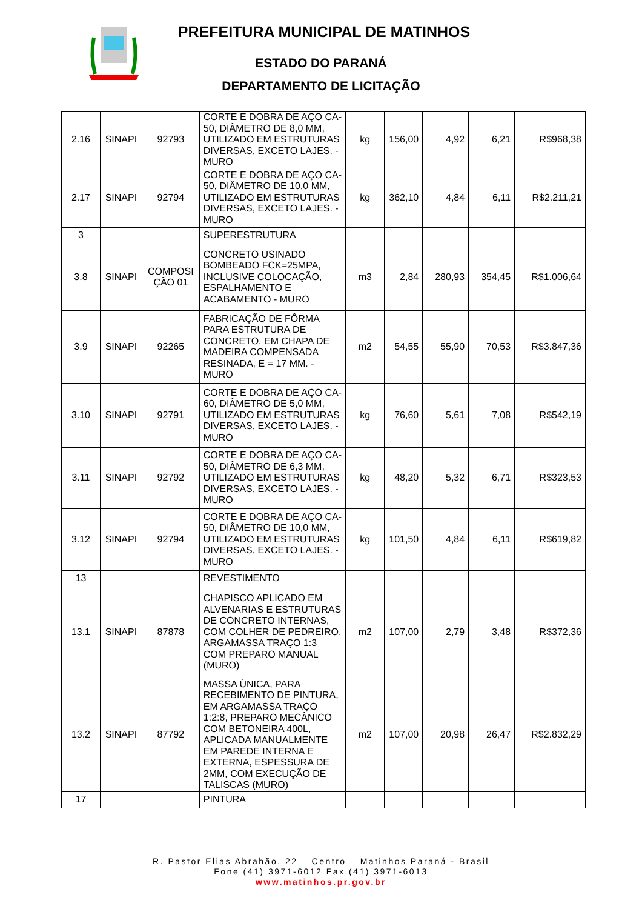PREFEITURA MUNICIPAL DE MATINHOS
ESTADO DO PARANÁ
DEPARTAMENTO DE LICITAÇÃO
| 2.16 | SINAPI | 92793 | CORTE E DOBRA DE AÇO CA-50, DIÂMETRO DE 8,0 MM, UTILIZADO EM ESTRUTURAS DIVERSAS, EXCETO LAJES. - MURO | kg | 156,00 | 4,92 | 6,21 | R$968,38 |
| 2.17 | SINAPI | 92794 | CORTE E DOBRA DE AÇO CA-50, DIÂMETRO DE 10,0 MM, UTILIZADO EM ESTRUTURAS DIVERSAS, EXCETO LAJES. - MURO | kg | 362,10 | 4,84 | 6,11 | R$2.211,21 |
| 3 | | | SUPERESTRUTURA | | | | | |
| 3.8 | SINAPI | COMPOSI ÇÃO 01 | CONCRETO USINADO BOMBEADO FCK=25MPA, INCLUSIVE COLOCAÇÃO, ESPALHAMENTO E ACABAMENTO - MURO | m3 | 2,84 | 280,93 | 354,45 | R$1.006,64 |
| 3.9 | SINAPI | 92265 | FABRICAÇÃO DE FÔRMA PARA ESTRUTURA DE CONCRETO, EM CHAPA DE MADEIRA COMPENSADA RESINADA, E = 17 MM. - MURO | m2 | 54,55 | 55,90 | 70,53 | R$3.847,36 |
| 3.10 | SINAPI | 92791 | CORTE E DOBRA DE AÇO CA-60, DIÂMETRO DE 5,0 MM, UTILIZADO EM ESTRUTURAS DIVERSAS, EXCETO LAJES. - MURO | kg | 76,60 | 5,61 | 7,08 | R$542,19 |
| 3.11 | SINAPI | 92792 | CORTE E DOBRA DE AÇO CA-50, DIÂMETRO DE 6,3 MM, UTILIZADO EM ESTRUTURAS DIVERSAS, EXCETO LAJES. - MURO | kg | 48,20 | 5,32 | 6,71 | R$323,53 |
| 3.12 | SINAPI | 92794 | CORTE E DOBRA DE AÇO CA-50, DIÂMETRO DE 10,0 MM, UTILIZADO EM ESTRUTURAS DIVERSAS, EXCETO LAJES. - MURO | kg | 101,50 | 4,84 | 6,11 | R$619,82 |
| 13 | | | REVESTIMENTO | | | | | |
| 13.1 | SINAPI | 87878 | CHAPISCO APLICADO EM ALVENARIAS E ESTRUTURAS DE CONCRETO INTERNAS, COM COLHER DE PEDREIRO. ARGAMASSA TRAÇO 1:3 COM PREPARO MANUAL (MURO) | m2 | 107,00 | 2,79 | 3,48 | R$372,36 |
| 13.2 | SINAPI | 87792 | MASSA ÚNICA, PARA RECEBIMENTO DE PINTURA, EM ARGAMASSA TRAÇO 1:2:8, PREPARO MECÂNICO COM BETONEIRA 400L, APLICADA MANUALMENTE EM PAREDE INTERNA E EXTERNA, ESPESSURA DE 2MM, COM EXECUÇÃO DE TALISCAS (MURO) | m2 | 107,00 | 20,98 | 26,47 | R$2.832,29 |
| 17 | | | PINTURA | | | | | |
R. Pastor Elias Abrahão, 22 – Centro – Matinhos Paraná - Brasil
Fone (41) 3971-6012 Fax (41) 3971-6013
www.matinhos.pr.gov.br